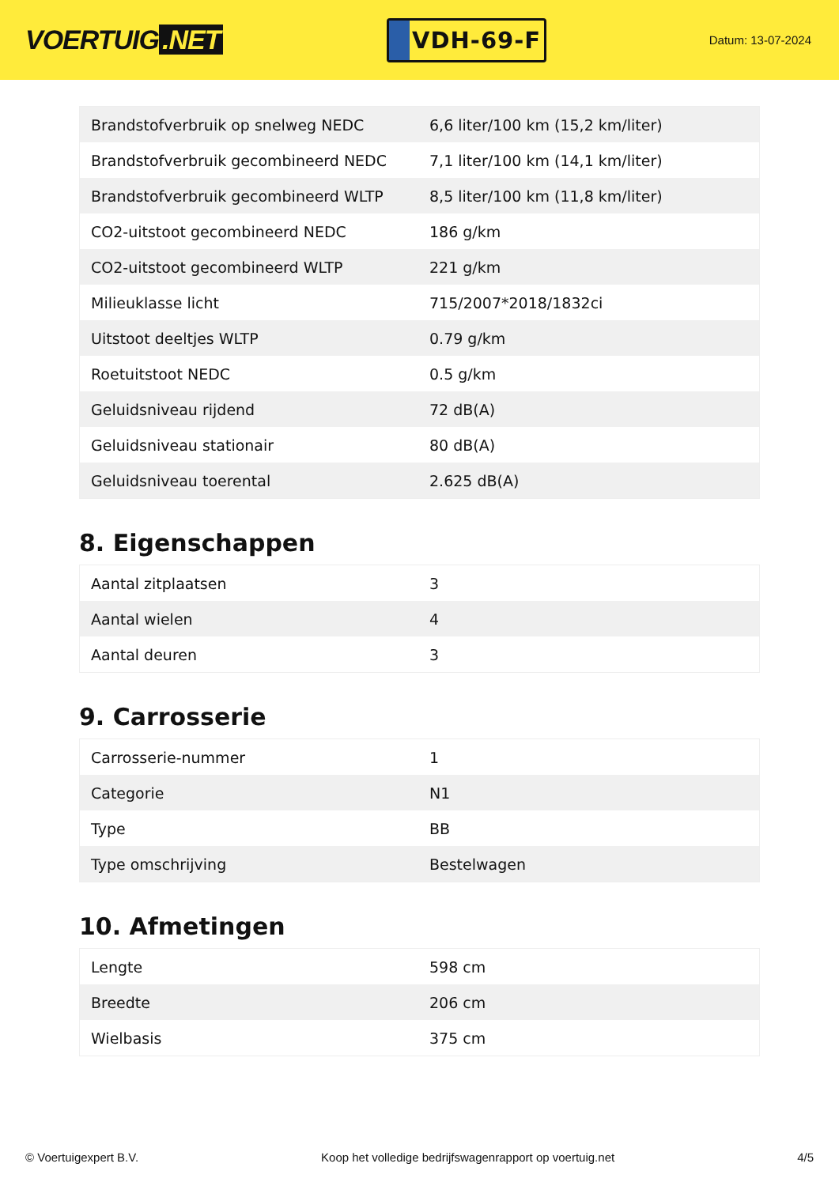VOERTUIG.NET
VDH-69-F
Datum: 13-07-2024
| Brandstofverbruik op snelweg NEDC | 6,6 liter/100 km (15,2 km/liter) |
| Brandstofverbruik gecombineerd NEDC | 7,1 liter/100 km (14,1 km/liter) |
| Brandstofverbruik gecombineerd WLTP | 8,5 liter/100 km (11,8 km/liter) |
| CO2-uitstoot gecombineerd NEDC | 186 g/km |
| CO2-uitstoot gecombineerd WLTP | 221 g/km |
| Milieuklasse licht | 715/2007*2018/1832ci |
| Uitstoot deeltjes WLTP | 0.79 g/km |
| Roetuitstoot NEDC | 0.5 g/km |
| Geluidsniveau rijdend | 72 dB(A) |
| Geluidsniveau stationair | 80 dB(A) |
| Geluidsniveau toerental | 2.625 dB(A) |
8. Eigenschappen
| Aantal zitplaatsen | 3 |
| Aantal wielen | 4 |
| Aantal deuren | 3 |
9. Carrosserie
| Carrosserie-nummer | 1 |
| Categorie | N1 |
| Type | BB |
| Type omschrijving | Bestelwagen |
10. Afmetingen
| Lengte | 598 cm |
| Breedte | 206 cm |
| Wielbasis | 375 cm |
© Voertuigexpert B.V. Koop het volledige bedrijfswagenrapport op voertuig.net 4/5